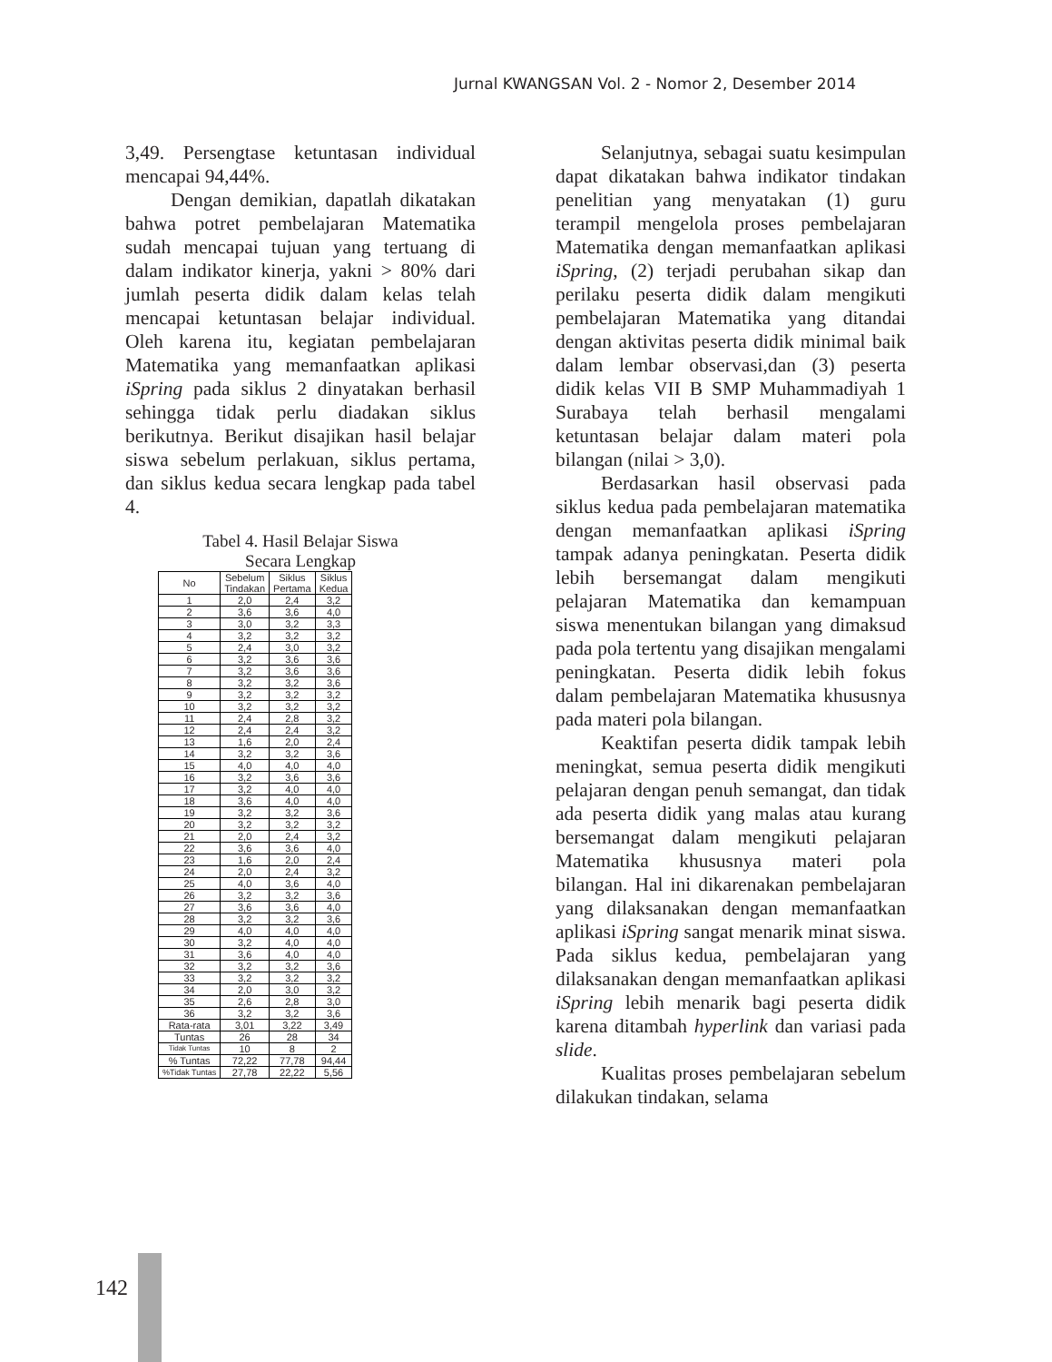Jurnal KWANGSAN Vol. 2 - Nomor 2, Desember 2014
3,49. Persengtase ketuntasan individual mencapai 94,44%.
Dengan demikian, dapatlah dikatakan bahwa potret pembelajaran Matematika sudah mencapai tujuan yang tertuang di dalam indikator kinerja, yakni > 80% dari jumlah peserta didik dalam kelas telah mencapai ketuntasan belajar individual. Oleh karena itu, kegiatan pembelajaran Matematika yang memanfaatkan aplikasi iSpring pada siklus 2 dinyatakan berhasil sehingga tidak perlu diadakan siklus berikutnya. Berikut disajikan hasil belajar siswa sebelum perlakuan, siklus pertama, dan siklus kedua secara lengkap pada tabel 4.
Tabel 4. Hasil Belajar Siswa
Secara Lengkap
| No | Sebelum Tindakan | Siklus Pertama | Siklus Kedua |
| --- | --- | --- | --- |
| 1 | 2,0 | 2,4 | 3,2 |
| 2 | 3,6 | 3,6 | 4,0 |
| 3 | 3,0 | 3,2 | 3,3 |
| 4 | 3,2 | 3,2 | 3,2 |
| 5 | 2,4 | 3,0 | 3,2 |
| 6 | 3,2 | 3,6 | 3,6 |
| 7 | 3,2 | 3,6 | 3,6 |
| 8 | 3,2 | 3,2 | 3,6 |
| 9 | 3,2 | 3,2 | 3,2 |
| 10 | 3,2 | 3,2 | 3,2 |
| 11 | 2,4 | 2,8 | 3,2 |
| 12 | 2,4 | 2,4 | 3,2 |
| 13 | 1,6 | 2,0 | 2,4 |
| 14 | 3,2 | 3,2 | 3,6 |
| 15 | 4,0 | 4,0 | 4,0 |
| 16 | 3,2 | 3,6 | 3,6 |
| 17 | 3,2 | 4,0 | 4,0 |
| 18 | 3,6 | 4,0 | 4,0 |
| 19 | 3,2 | 3,2 | 3,6 |
| 20 | 3,2 | 3,2 | 3,2 |
| 21 | 2,0 | 2,4 | 3,2 |
| 22 | 3,6 | 3,6 | 4,0 |
| 23 | 1,6 | 2,0 | 2,4 |
| 24 | 2,0 | 2,4 | 3,2 |
| 25 | 4,0 | 3,6 | 4,0 |
| 26 | 3,2 | 3,2 | 3,6 |
| 27 | 3,6 | 3,6 | 4,0 |
| 28 | 3,2 | 3,2 | 3,6 |
| 29 | 4,0 | 4,0 | 4,0 |
| 30 | 3,2 | 4,0 | 4,0 |
| 31 | 3,6 | 4,0 | 4,0 |
| 32 | 3,2 | 3,2 | 3,6 |
| 33 | 3,2 | 3,2 | 3,2 |
| 34 | 2,0 | 3,0 | 3,2 |
| 35 | 2,6 | 2,8 | 3,0 |
| 36 | 3,2 | 3,2 | 3,6 |
| Rata-rata | 3,01 | 3,22 | 3,49 |
| Tuntas | 26 | 28 | 34 |
| Tidak Tuntas | 10 | 8 | 2 |
| % Tuntas | 72,22 | 77,78 | 94,44 |
| %Tidak Tuntas | 27,78 | 22,22 | 5,56 |
Selanjutnya, sebagai suatu kesimpulan dapat dikatakan bahwa indikator tindakan penelitian yang menyatakan (1) guru terampil mengelola proses pembelajaran Matematika dengan memanfaatkan aplikasi iSpring, (2) terjadi perubahan sikap dan perilaku peserta didik dalam mengikuti pembelajaran Matematika yang ditandai dengan aktivitas peserta didik minimal baik dalam lembar observasi,dan (3) peserta didik kelas VII B SMP Muhammadiyah 1 Surabaya telah berhasil mengalami ketuntasan belajar dalam materi pola bilangan (nilai > 3,0).
Berdasarkan hasil observasi pada siklus kedua pada pembelajaran matematika dengan memanfaatkan aplikasi iSpring tampak adanya peningkatan. Peserta didik lebih bersemangat dalam mengikuti pelajaran Matematika dan kemampuan siswa menentukan bilangan yang dimaksud pada pola tertentu yang disajikan mengalami peningkatan. Peserta didik lebih fokus dalam pembelajaran Matematika khususnya pada materi pola bilangan.
Keaktifan peserta didik tampak lebih meningkat, semua peserta didik mengikuti pelajaran dengan penuh semangat, dan tidak ada peserta didik yang malas atau kurang bersemangat dalam mengikuti pelajaran Matematika khususnya materi pola bilangan. Hal ini dikarenakan pembelajaran yang dilaksanakan dengan memanfaatkan aplikasi iSpring sangat menarik minat siswa. Pada siklus kedua, pembelajaran yang dilaksanakan dengan memanfaatkan aplikasi iSpring lebih menarik bagi peserta didik karena ditambah hyperlink dan variasi pada slide.
Kualitas proses pembelajaran sebelum dilakukan tindakan, selama
142